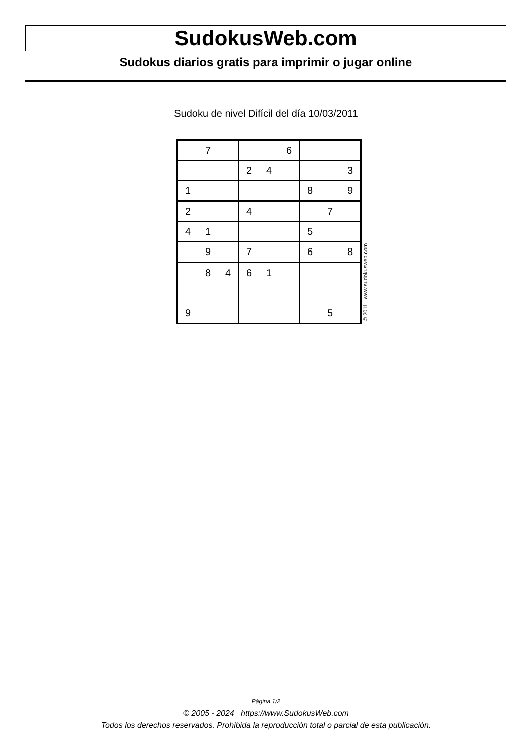SudokusWeb.com
Sudokus diarios gratis para imprimir o jugar online
Sudoku de nivel Difícil del día 10/03/2011
| | 7 | | | | 6 | | | |
| | | | 2 | 4 | | | | 3 |
| 1 | | | | | | 8 | | 9 |
| 2 | | | 4 | | | | 7 | |
| 4 | 1 | | | | | 5 | | |
| | 9 | | 7 | | | 6 | | 8 |
| | 8 | 4 | 6 | 1 | | | | |
| 9 | | | | | | | 5 | |
© 2011 www.sudokusweb.com
Página 1/2
© 2005 - 2024 https://www.SudokusWeb.com
Todos los derechos reservados. Prohibida la reproducción total o parcial de esta publicación.